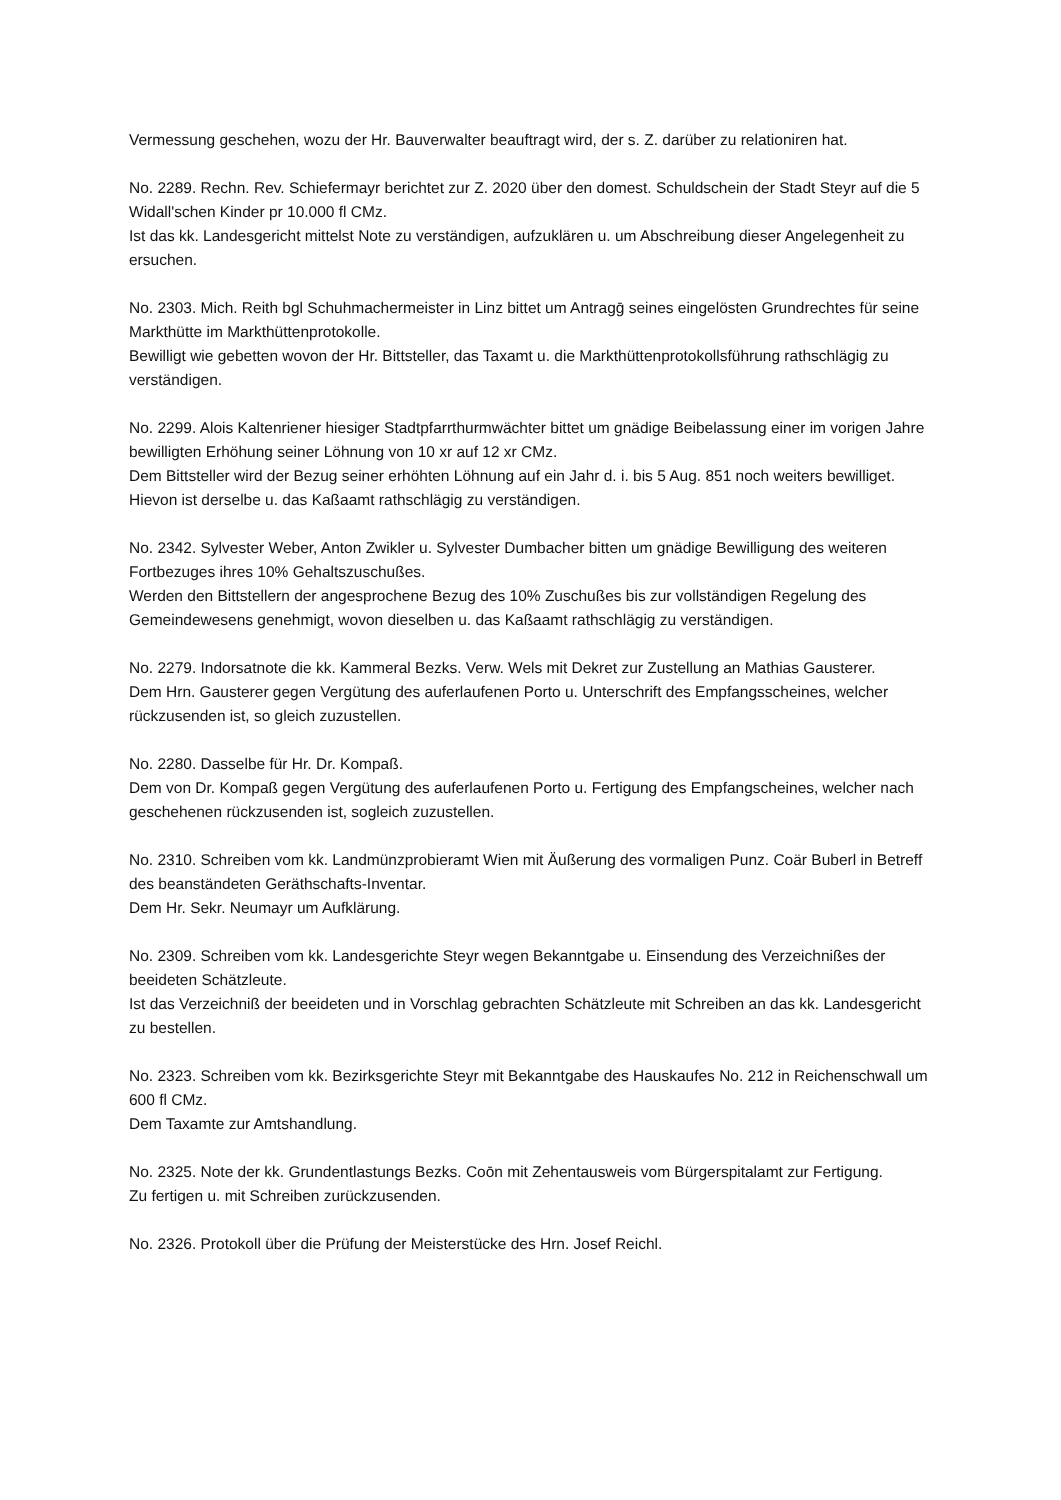Vermessung geschehen, wozu der Hr. Bauverwalter beauftragt wird, der s. Z. darüber zu relationiren hat.
No. 2289. Rechn. Rev. Schiefermayr berichtet zur Z. 2020 über den domest. Schuldschein der Stadt Steyr auf die 5 Widall'schen Kinder pr 10.000 fl CMz.
Ist das kk. Landesgericht mittelst Note zu verständigen, aufzuklären u. um Abschreibung dieser Angelegenheit zu ersuchen.
No. 2303. Mich. Reith bgl Schuhmachermeister in Linz bittet um Antragḡ seines eingelösten Grundrechtes für seine Markthütte im Markthüttenprotokolle.
Bewilligt wie gebetten wovon der Hr. Bittsteller, das Taxamt u. die Markthüttenprotokollsführung rathschlägig zu verständigen.
No. 2299. Alois Kaltenriener hiesiger Stadtpfarrthurmwächter bittet um gnädige Beibelassung einer im vorigen Jahre bewilligten Erhöhung seiner Löhnung von 10 xr auf 12 xr CMz.
Dem Bittsteller wird der Bezug seiner erhöhten Löhnung auf ein Jahr d. i. bis 5 Aug. 851 noch weiters bewilliget. Hievon ist derselbe u. das Kaßaamt rathschlägig zu verständigen.
No. 2342. Sylvester Weber, Anton Zwikler u. Sylvester Dumbacher bitten um gnädige Bewilligung des weiteren Fortbezuges ihres 10% Gehaltszuschußes.
Werden den Bittstellern der angesprochene Bezug des 10% Zuschußes bis zur vollständigen Regelung des Gemeindewesens genehmigt, wovon dieselben u. das Kaßaamt rathschlägig zu verständigen.
No. 2279. Indorsatnote die kk. Kammeral Bezks. Verw. Wels mit Dekret zur Zustellung an Mathias Gausterer.
Dem Hrn. Gausterer gegen Vergütung des auferlaufenen Porto u. Unterschrift des Empfangsscheines, welcher rückzusenden ist, so gleich zuzustellen.
No. 2280. Dasselbe für Hr. Dr. Kompaß.
Dem von Dr. Kompaß gegen Vergütung des auferlaufenen Porto u. Fertigung des Empfangscheines, welcher nach geschehenen rückzusenden ist, sogleich zuzustellen.
No. 2310. Schreiben vom kk. Landmünzprobieramt Wien mit Äußerung des vormaligen Punz. Coär Buberl in Betreff des beanständeten Geräthschafts-Inventar.
Dem Hr. Sekr. Neumayr um Aufklärung.
No. 2309. Schreiben vom kk. Landesgerichte Steyr wegen Bekanntgabe u. Einsendung des Verzeichnißes der beeideten Schätzleute.
Ist das Verzeichniß der beeideten und in Vorschlag gebrachten Schätzleute mit Schreiben an das kk. Landesgericht zu bestellen.
No. 2323. Schreiben vom kk. Bezirksgerichte Steyr mit Bekanntgabe des Hauskaufes No. 212 in Reichenschwall um 600 fl CMz.
Dem Taxamte zur Amtshandlung.
No. 2325. Note der kk. Grundentlastungs Bezks. Coōn mit Zehentausweis vom Bürgerspitalamt zur Fertigung.
Zu fertigen u. mit Schreiben zurückzusenden.
No. 2326. Protokoll über die Prüfung der Meisterstücke des Hrn. Josef Reichl.